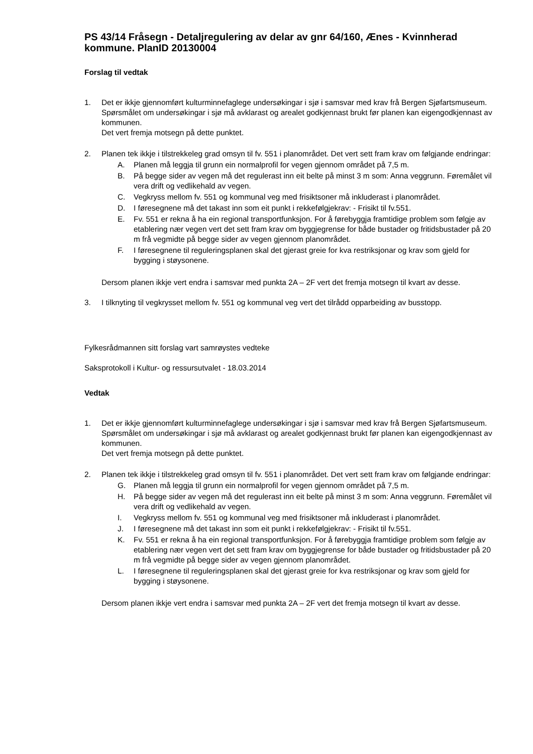PS 43/14 Fråsegn - Detaljregulering av delar av gnr 64/160, Ænes - Kvinnherad kommune. PlanID 20130004
Forslag til vedtak
1. Det er ikkje gjennomført kulturminnefaglege undersøkingar i sjø i samsvar med krav frå Bergen Sjøfartsmuseum. Spørsmålet om undersøkingar i sjø må avklarast og arealet godkjennast brukt før planen kan eigengodkjennast av kommunen.
Det vert fremja motsegn på dette punktet.
2. Planen tek ikkje i tilstrekkeleg grad omsyn til fv. 551 i planområdet. Det vert sett fram krav om følgjande endringar:
A. Planen må leggja til grunn ein normalprofil for vegen gjennom området på 7,5 m.
B. På begge sider av vegen må det regulerast inn eit belte på minst 3 m som: Anna veggrunn. Føremålet vil vera drift og vedlikehald av vegen.
C. Vegkryss mellom fv. 551 og kommunal veg med frisiktsoner må inkluderast i planområdet.
D. I føresegnene må det takast inn som eit punkt i rekkefølgjekrav: - Frisikt til fv.551.
E. Fv. 551 er rekna å ha ein regional transportfunksjon. For å førebyggja framtidige problem som følgje av etablering nær vegen vert det sett fram krav om byggjegrense for både bustader og fritidsbustader på 20 m frå vegmidte på begge sider av vegen gjennom planområdet.
F. I føresegnene til reguleringsplanen skal det gjerast greie for kva restriksjonar og krav som gjeld for bygging i støysonene.
Dersom planen ikkje vert endra i samsvar med punkta 2A – 2F vert det fremja motsegn til kvart av desse.
3. I tilknyting til vegkrysset mellom fv. 551 og kommunal veg vert det tilrådd opparbeiding av busstopp.
Fylkesrådmannen sitt forslag vart samrøystes vedteke
Saksprotokoll i Kultur- og ressursutvalet - 18.03.2014
Vedtak
1. Det er ikkje gjennomført kulturminnefaglege undersøkingar i sjø i samsvar med krav frå Bergen Sjøfartsmuseum. Spørsmålet om undersøkingar i sjø må avklarast og arealet godkjennast brukt før planen kan eigengodkjennast av kommunen.
Det vert fremja motsegn på dette punktet.
2. Planen tek ikkje i tilstrekkeleg grad omsyn til fv. 551 i planområdet. Det vert sett fram krav om følgjande endringar:
G. Planen må leggja til grunn ein normalprofil for vegen gjennom området på 7,5 m.
H. På begge sider av vegen må det regulerast inn eit belte på minst 3 m som: Anna veggrunn. Føremålet vil vera drift og vedlikehald av vegen.
I. Vegkryss mellom fv. 551 og kommunal veg med frisiktsoner må inkluderast i planområdet.
J. I føresegnene må det takast inn som eit punkt i rekkefølgjekrav: - Frisikt til fv.551.
K. Fv. 551 er rekna å ha ein regional transportfunksjon. For å førebyggja framtidige problem som følgje av etablering nær vegen vert det sett fram krav om byggjegrense for både bustader og fritidsbustader på 20 m frå vegmidte på begge sider av vegen gjennom planområdet.
L. I føresegnene til reguleringsplanen skal det gjerast greie for kva restriksjonar og krav som gjeld for bygging i støysonene.
Dersom planen ikkje vert endra i samsvar med punkta 2A – 2F vert det fremja motsegn til kvart av desse.